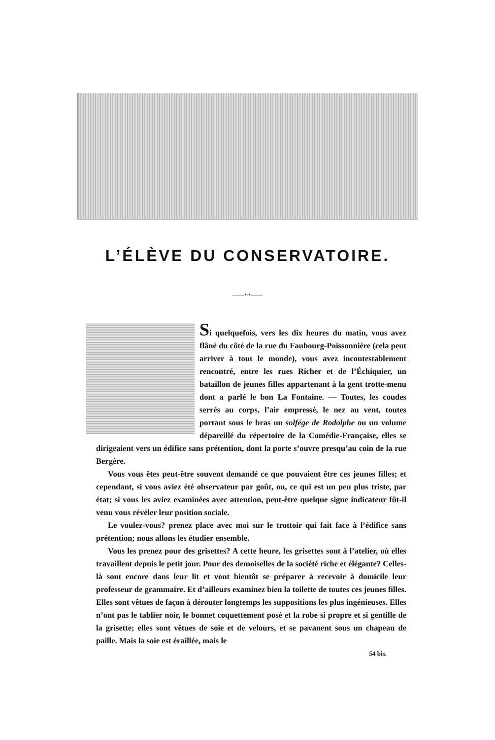L’ÉLÈVE DU CONSERVATOIRE.
——•◦•——
Si quelquefois, vers les dix heures du matin, vous avez flâné du côté de la rue du Faubourg-Poissonnière (cela peut arriver à tout le monde), vous avez incontestablement rencontré, entre les rues Richer et de l’Échiquier, un bataillon de jeunes filles appartenant à la gent trotte-menu dont a parlé le bon La Fontaine. — Toutes, les coudes serrés au corps, l’air empressé, le nez au vent, toutes portant sous le bras un solfége de Rodolphe ou un volume dépareillé du répertoire de la Comédie-Française, elles se dirigeaient vers un édifice sans prétention, dont la porte s’ouvre presqu’au coin de la rue Bergère.
Vous vous êtes peut-être souvent demandé ce que pouvaient être ces jeunes filles; et cependant, si vous aviez été observateur par goût, ou, ce qui est un peu plus triste, par état; si vous les aviez examinées avec attention, peut-être quelque signe indicateur fût-il venu vous révéler leur position sociale.
Le voulez-vous? prenez place avec moi sur le trottoir qui fait face à l’édifice sans prétention; nous allons les étudier ensemble.
Vous les prenez pour des grisettes? A cette heure, les grisettes sont à l’atelier, où elles travaillent depuis le petit jour. Pour des demoiselles de la société riche et élégante? Celles-là sont encore dans leur lit et vont bientôt se préparer à recevoir à domicile leur professeur de grammaire. Et d’ailleurs examinez bien la toilette de toutes ces jeunes filles. Elles sont vêtues de façon à dérouter longtemps les suppositions les plus ingénieuses. Elles n’ont pas le tablier noir, le bonnet coquettement posé et la robe si propre et si gentille de la grisette; elles sont vêtues de soie et de velours, et se pavanent sous un chapeau de paille. Mais la soie est éraillée, mais le
54 bis.